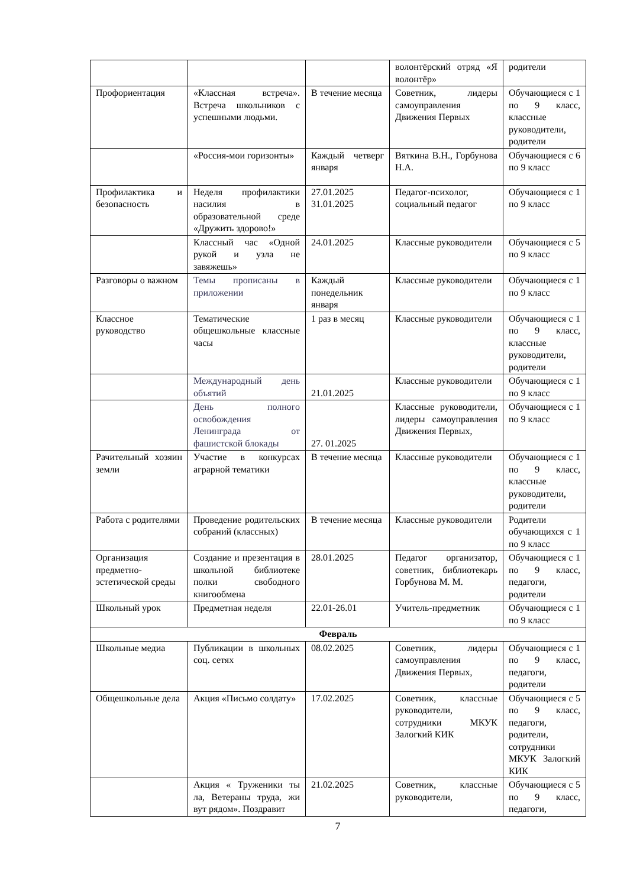| | | | волонтёрский отряд «Я волонтёр» | родители |
| Профориентация | «Классная встреча». Встреча школьников с успешными людьми. | В течение месяца | Советник, лидеры самоуправления Движения Первых | Обучающиеся с 1 по 9 класс, классные руководители, родители |
| | «Россия-мои горизонты» | Каждый четверг января | Вяткина В.Н., Горбунова Н.А. | Обучающиеся с 6 по 9 класс |
| Профилактика и безопасность | Неделя профилактики насилия в образовательной среде «Дружить здорово!» | 27.01.2025 31.01.2025 | Педагог-психолог, социальный педагог | Обучающиеся с 1 по 9 класс |
| | Классный час «Одной рукой и узла не завяжешь» | 24.01.2025 | Классные руководители | Обучающиеся с 5 по 9 класс |
| Разговоры о важном | Темы прописаны в приложении | Каждый понедельник января | Классные руководители | Обучающиеся с 1 по 9 класс |
| Классное руководство | Тематические общешкольные классные часы | 1 раз в месяц | Классные руководители | Обучающиеся с 1 по 9 класс, классные руководители, родители |
| | Международный день объятий | 21.01.2025 | Классные руководители | Обучающиеся с 1 по 9 класс |
| | День полного освобождения Ленинграда от фашистской блокады | 27. 01.2025 | Классные руководители, лидеры самоуправления Движения Первых, | Обучающиеся с 1 по 9 класс |
| Рачительный хозяин земли | Участие в конкурсах аграрной тематики | В течение месяца | Классные руководители | Обучающиеся с 1 по 9 класс, классные руководители, родители |
| Работа с родителями | Проведение родительских собраний (классных) | В течение месяца | Классные руководители | Родители обучающихся с 1 по 9 класс |
| Организация предметно-эстетической среды | Создание и презентация в школьной библиотеке полки свободного книгообмена | 28.01.2025 | Педагог организатор, советник, библиотекарь Горбунова М. М. | Обучающиеся с 1 по 9 класс, педагоги, родители |
| Школьный урок | Предметная неделя | 22.01-26.01 | Учитель-предметник | Обучающиеся с 1 по 9 класс |
| Февраль | | | | |
| Школьные медиа | Публикации в школьных соц. сетях | 08.02.2025 | Советник, лидеры самоуправления Движения Первых, | Обучающиеся с 1 по 9 класс, педагоги, родители |
| Общешкольные дела | Акция «Письмо солдату» | 17.02.2025 | Советник, классные руководители, сотрудники МКУК Залогкий КИК | Обучающиеся с 5 по 9 класс, педагоги, родители, сотрудники МКУК Залогкий КИК |
| | Акция « Труженики ты ла, Ветераны труда, жи вут рядом». Поздравит | 21.02.2025 | Советник, классные руководители, | Обучающиеся с 5 по 9 класс, педагоги, |
7